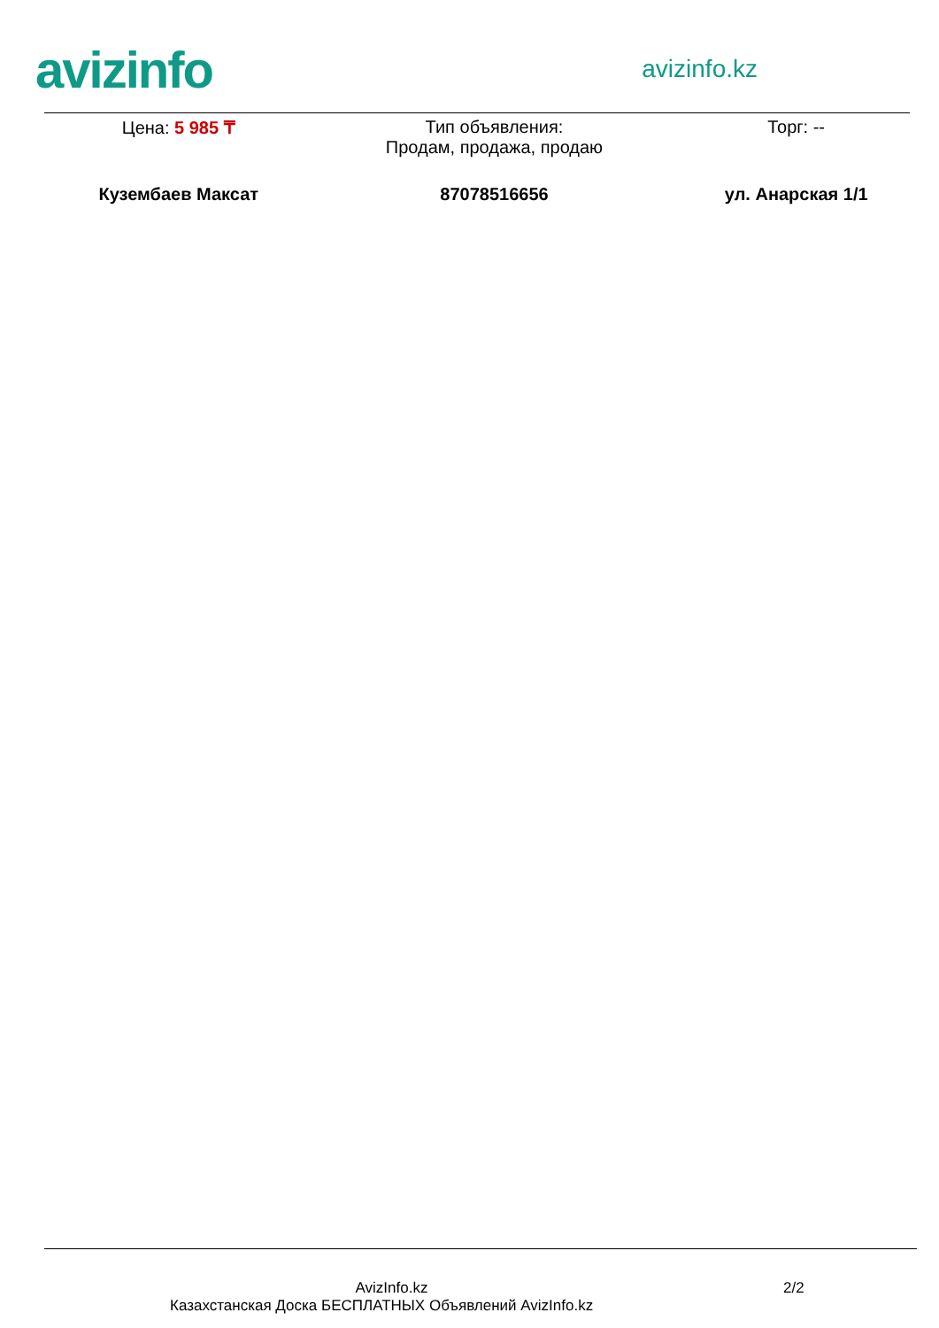avizinfo
avizinfo.kz
| Цена: 5 985 ₸ | Тип объявления: Продам, продажа, продаю | Торг: -- |
| Кузембаев Максат | 87078516656 | ул. Анарская 1/1 |
AvizInfo.kz 2/2
Казахстанская Доска БЕСПЛАТНЫХ Объявлений AvizInfo.kz